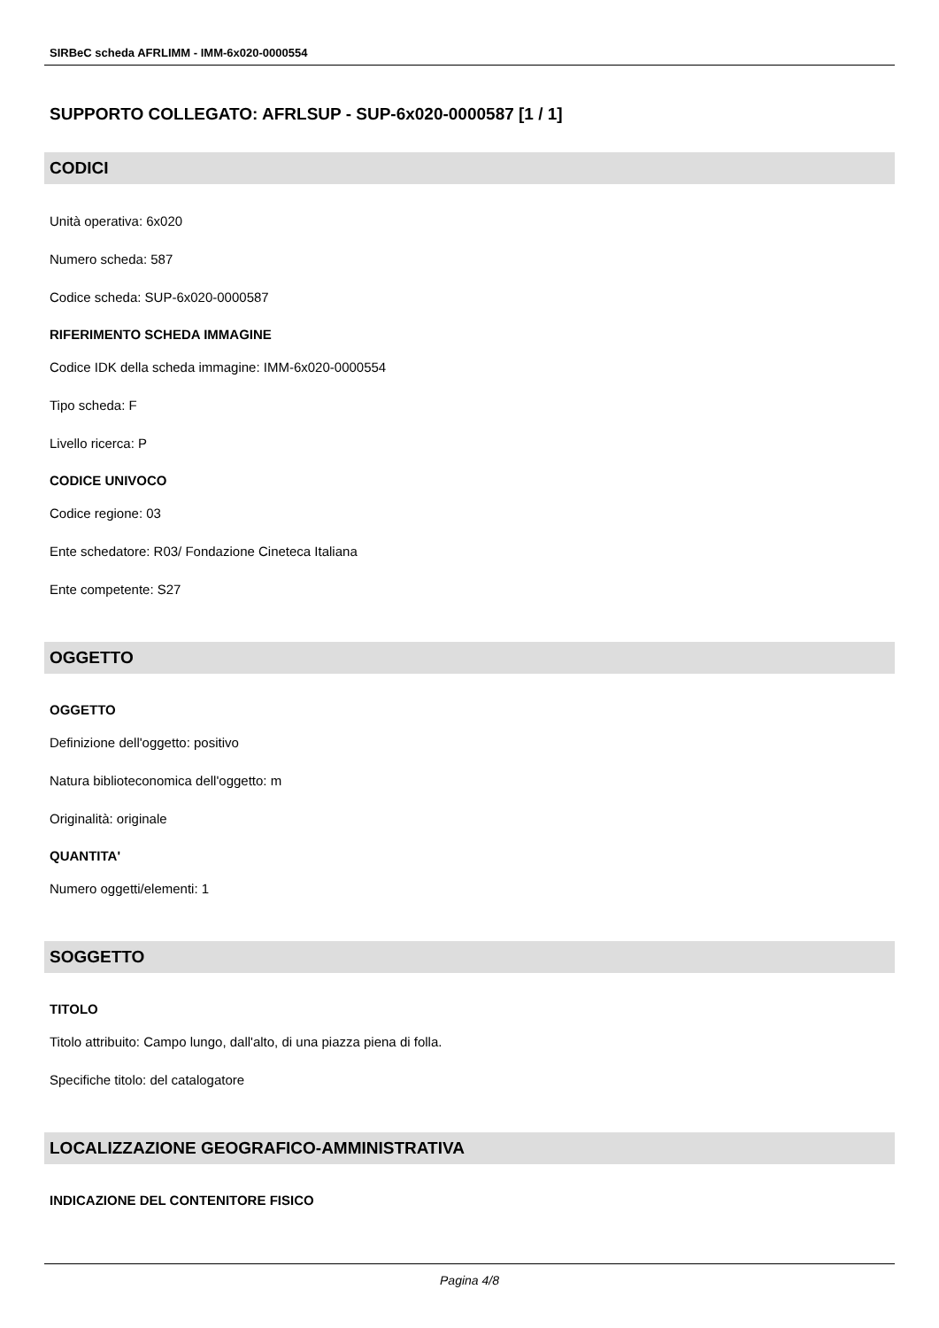SIRBeC scheda AFRLIMM - IMM-6x020-0000554
SUPPORTO COLLEGATO: AFRLSUP - SUP-6x020-0000587 [1 / 1]
CODICI
Unità operativa: 6x020
Numero scheda: 587
Codice scheda: SUP-6x020-0000587
RIFERIMENTO SCHEDA IMMAGINE
Codice IDK della scheda immagine: IMM-6x020-0000554
Tipo scheda: F
Livello ricerca: P
CODICE UNIVOCO
Codice regione: 03
Ente schedatore: R03/ Fondazione Cineteca Italiana
Ente competente: S27
OGGETTO
OGGETTO
Definizione dell'oggetto: positivo
Natura biblioteconomica dell'oggetto: m
Originalità: originale
QUANTITA'
Numero oggetti/elementi: 1
SOGGETTO
TITOLO
Titolo attribuito: Campo lungo, dall'alto, di una piazza piena di folla.
Specifiche titolo: del catalogatore
LOCALIZZAZIONE GEOGRAFICO-AMMINISTRATIVA
INDICAZIONE DEL CONTENITORE FISICO
Pagina 4/8